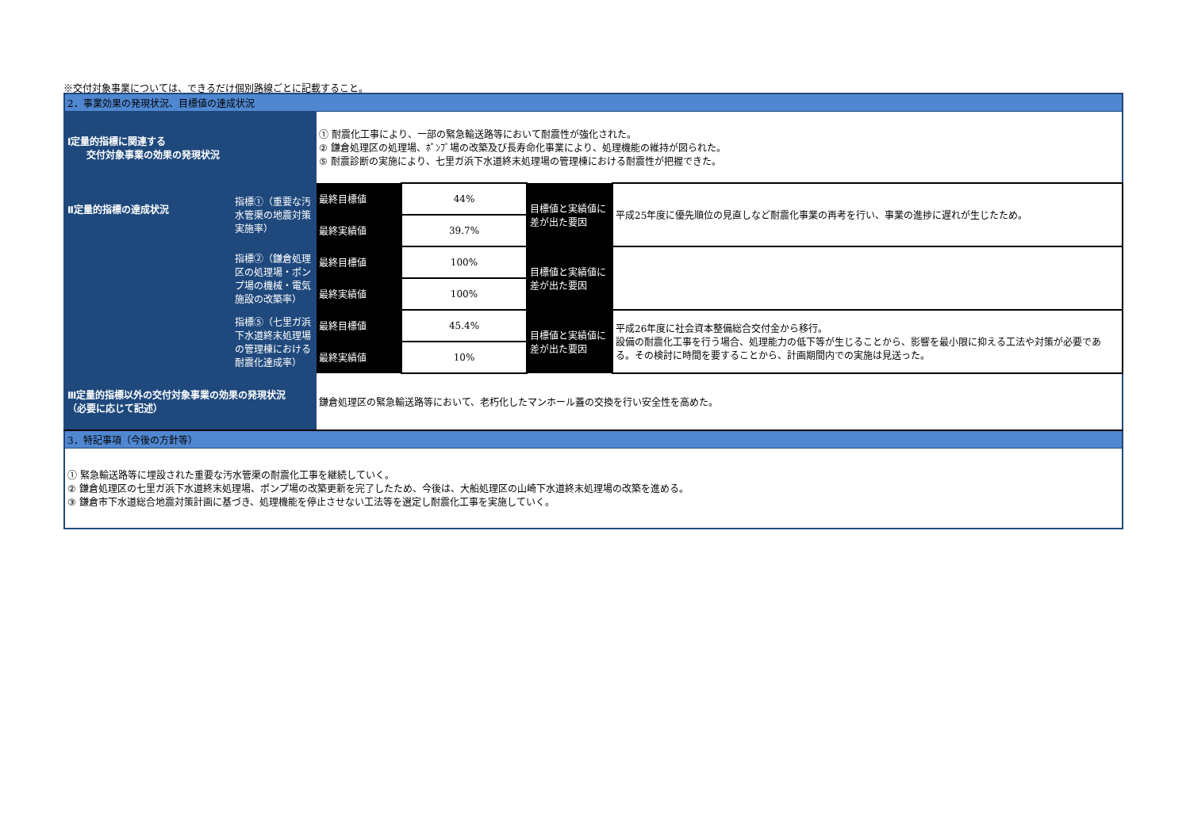※交付対象事業については、できるだけ個別路線ごとに記載すること。
| 2．事業効果の発現状況、目標値の達成状況 | | | | | |
| Ⅰ定量的指標に関連する 交付対象事業の効果の発現状況 | | ① 耐震化工事により、一部の緊急輸送路等において耐震性が強化された。 ② 鎌倉処理区の処理場、ﾎﾟﾝﾌﾟ場の改築及び長寿命化事業により、処理機能の維持が図られた。 ⑤ 耐震診断の実施により、七里ガ浜下水道終末処理場の管理棟における耐震性が把握できた。 | | | |
| Ⅱ定量的指標の達成状況 | 指標①（重要な汚水管渠の地震対策実施率） | 最終目標値 | 44% | 目標値と実績値に差が出た要因 | 平成25年度に優先順位の見直しなど耐震化事業の再考を行い、事業の進捗に遅れが生じたため。 |
| | | 最終実績値 | 39.7% | | |
| | 指標②（鎌倉処理区の処理場・ポンプ場の機械・電気施設の改築率） | 最終目標値 | 100% | 目標値と実績値に差が出た要因 | |
| | | 最終実績値 | 100% | | |
| | 指標⑤（七里ガ浜下水道終末処理場の管理棟における耐震化達成率） | 最終目標値 | 45.4% | 目標値と実績値に差が出た要因 | 平成26年度に社会資本整備総合交付金から移行。 設備の耐震化工事を行う場合、処理能力の低下等が生じることから、影響を最小限に抑える工法や対策が必要である。その検討に時間を要することから、計画期間内での実施は見送った。 |
| | | 最終実績値 | 10% | | |
| Ⅲ定量的指標以外の交付対象事業の効果の発現状況 （必要に応じて記述） | | 鎌倉処理区の緊急輸送路等において、老朽化したマンホール蓋の交換を行い安全性を高めた。 | | | |
| 3．特記事項（今後の方針等） | | | | | |
| ① 緊急輸送路等に埋設された重要な汚水管渠の耐震化工事を継続していく。 ② 鎌倉処理区の七里ガ浜下水道終末処理場、ポンプ場の改築更新を完了したため、今後は、大船処理区の山崎下水道終末処理場の改築を進める。 ③ 鎌倉市下水道総合地震対策計画に基づき、処理機能を停止させない工法等を選定し耐震化工事を実施していく。 | | | | | |